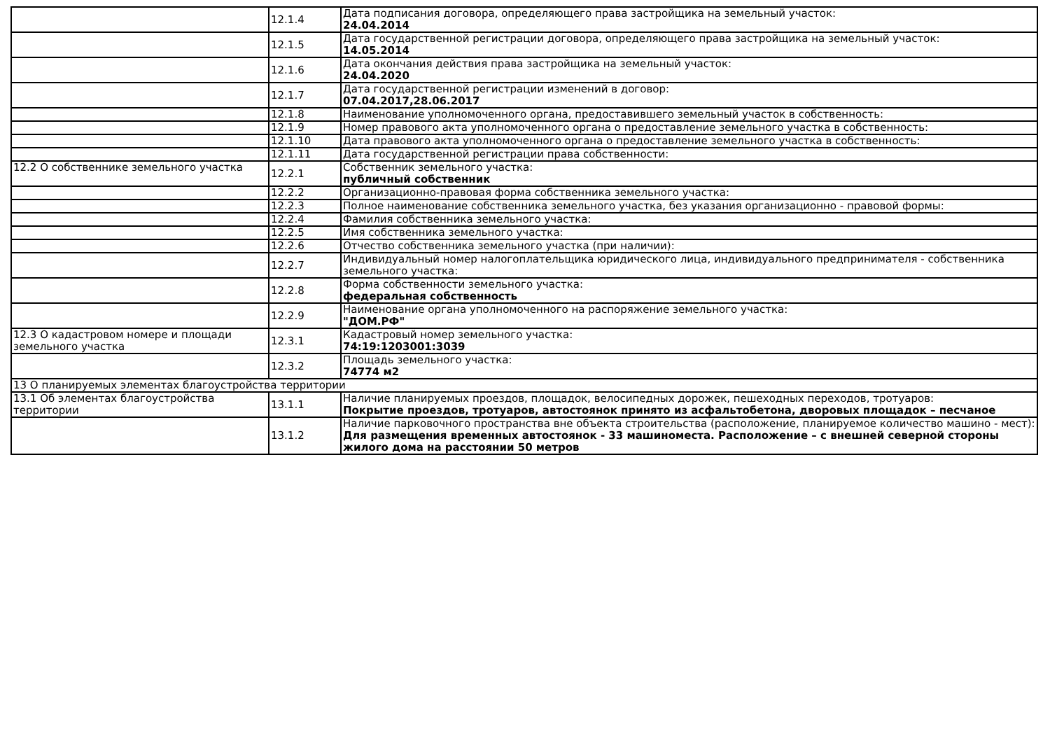| | 12.1.4 | Дата подписания договора, определяющего права застройщика на земельный участок: 24.04.2014 |
| | 12.1.5 | Дата государственной регистрации договора, определяющего права застройщика на земельный участок: 14.05.2014 |
| | 12.1.6 | Дата окончания действия права застройщика на земельный участок: 24.04.2020 |
| | 12.1.7 | Дата государственной регистрации изменений в договор: 07.04.2017,28.06.2017 |
| | 12.1.8 | Наименование уполномоченного органа, предоставившего земельный участок в собственность: |
| | 12.1.9 | Номер правового акта уполномоченного органа о предоставление земельного участка в собственность: |
| | 12.1.10 | Дата правового акта уполномоченного органа о предоставление земельного участка в собственность: |
| | 12.1.11 | Дата государственной регистрации права собственности: |
| 12.2 О собственнике земельного участка | 12.2.1 | Собственник земельного участка: публичный собственник |
| | 12.2.2 | Организационно-правовая форма собственника земельного участка: |
| | 12.2.3 | Полное наименование собственника земельного участка, без указания организационно - правовой формы: |
| | 12.2.4 | Фамилия собственника земельного участка: |
| | 12.2.5 | Имя собственника земельного участка: |
| | 12.2.6 | Отчество собственника земельного участка (при наличии): |
| | 12.2.7 | Индивидуальный номер налогоплательщика юридического лица, индивидуального предпринимателя - собственника земельного участка: |
| | 12.2.8 | Форма собственности земельного участка: федеральная собственность |
| | 12.2.9 | Наименование органа уполномоченного на распоряжение земельного участка: "ДОМ.РФ" |
| 12.3 О кадастровом номере и площади земельного участка | 12.3.1 | Кадастровый номер земельного участка: 74:19:1203001:3039 |
| | 12.3.2 | Площадь земельного участка: 74774 м2 |
| 13 О планируемых элементах благоустройства территории | | |
| 13.1 Об элементах благоустройства территории | 13.1.1 | Наличие планируемых проездов, площадок, велосипедных дорожек, пешеходных переходов, тротуаров: Покрытие проездов, тротуаров, автостоянок принято из асфальтобетона, дворовых площадок – песчаное |
| | 13.1.2 | Наличие парковочного пространства вне объекта строительства (расположение, планируемое количество машино - мест): Для размещения временных автостоянок - 33 машиноместа. Расположение – с внешней северной стороны жилого дома на расстоянии 50 метров |